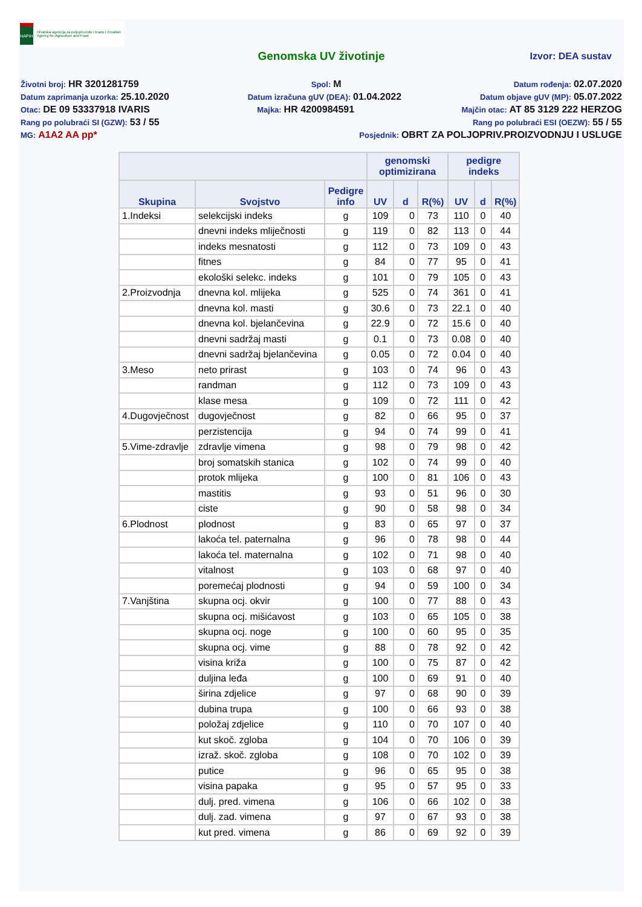HAPIH
Hrvatska agencija za poljoprivredu i hranu | Croatian Agency for Agriculture and Food
Genomska UV životinje Izvor: DEA sustav
Životni broj: HR 3201281759 Spol: M Datum rođenja: 02.07.2020
Datum zaprimanja uzorka: 25.10.2020 Datum izračuna gUV (DEA): 01.04.2022 Datum objave gUV (MP): 05.07.2022
Otac: DE 09 53337918 IVARIS Majka: HR 4200984591 Majčin otac: AT 85 3129 222 HERZOG
Rang po polubraći SI (GZW): 53 / 55 Rang po polubraći ESI (OEZW): 55 / 55
MG: A1A2 AA pp* Posjednik: OBRT ZA POLJOPRIV.PROIZVODNJU I USLUGE
| | | | genomski optimizirana | | | pedigre indeks | | |
| --- | --- | --- | --- | --- | --- | --- | --- | --- |
| Skupina | Svojstvo | Pedigre info | UV | d | R(%) | UV | d | R(%) |
| 1.Indeksi | selekcijski indeks | g | 109 | 0 | 73 | 110 | 0 | 40 |
| | dnevni indeks mliječnosti | g | 119 | 0 | 82 | 113 | 0 | 44 |
| | indeks mesnatosti | g | 112 | 0 | 73 | 109 | 0 | 43 |
| | fitnes | g | 84 | 0 | 77 | 95 | 0 | 41 |
| | ekološki selekc. indeks | g | 101 | 0 | 79 | 105 | 0 | 43 |
| 2.Proizvodnja | dnevna kol. mlijeka | g | 525 | 0 | 74 | 361 | 0 | 41 |
| | dnevna kol. masti | g | 30.6 | 0 | 73 | 22.1 | 0 | 40 |
| | dnevna kol. bjelančevina | g | 22.9 | 0 | 72 | 15.6 | 0 | 40 |
| | dnevni sadržaj masti | g | 0.1 | 0 | 73 | 0.08 | 0 | 40 |
| | dnevni sadržaj bjelančevina | g | 0.05 | 0 | 72 | 0.04 | 0 | 40 |
| 3.Meso | neto prirast | g | 103 | 0 | 74 | 96 | 0 | 43 |
| | randman | g | 112 | 0 | 73 | 109 | 0 | 43 |
| | klase mesa | g | 109 | 0 | 72 | 111 | 0 | 42 |
| 4.Dugovječnost | dugovječnost | g | 82 | 0 | 66 | 95 | 0 | 37 |
| | perzistencija | g | 94 | 0 | 74 | 99 | 0 | 41 |
| 5.Vime-zdravlje | zdravlje vimena | g | 98 | 0 | 79 | 98 | 0 | 42 |
| | broj somatskih stanica | g | 102 | 0 | 74 | 99 | 0 | 40 |
| | protok mlijeka | g | 100 | 0 | 81 | 106 | 0 | 43 |
| | mastitis | g | 93 | 0 | 51 | 96 | 0 | 30 |
| | ciste | g | 90 | 0 | 58 | 98 | 0 | 34 |
| 6.Plodnost | plodnost | g | 83 | 0 | 65 | 97 | 0 | 37 |
| | lakoća tel. paternalna | g | 96 | 0 | 78 | 98 | 0 | 44 |
| | lakoća tel. maternalna | g | 102 | 0 | 71 | 98 | 0 | 40 |
| | vitalnost | g | 103 | 0 | 68 | 97 | 0 | 40 |
| | poremećaj plodnosti | g | 94 | 0 | 59 | 100 | 0 | 34 |
| 7.Vanjština | skupna ocj. okvir | g | 100 | 0 | 77 | 88 | 0 | 43 |
| | skupna ocj. mišićavost | g | 103 | 0 | 65 | 105 | 0 | 38 |
| | skupna ocj. noge | g | 100 | 0 | 60 | 95 | 0 | 35 |
| | skupna ocj. vime | g | 88 | 0 | 78 | 92 | 0 | 42 |
| | visina križa | g | 100 | 0 | 75 | 87 | 0 | 42 |
| | duljina leđa | g | 100 | 0 | 69 | 91 | 0 | 40 |
| | širina zdjelice | g | 97 | 0 | 68 | 90 | 0 | 39 |
| | dubina trupa | g | 100 | 0 | 66 | 93 | 0 | 38 |
| | položaj zdjelice | g | 110 | 0 | 70 | 107 | 0 | 40 |
| | kut skoč. zgloba | g | 104 | 0 | 70 | 106 | 0 | 39 |
| | izraž. skoč. zgloba | g | 108 | 0 | 70 | 102 | 0 | 39 |
| | putice | g | 96 | 0 | 65 | 95 | 0 | 38 |
| | visina papaka | g | 95 | 0 | 57 | 95 | 0 | 33 |
| | dulj. pred. vimena | g | 106 | 0 | 66 | 102 | 0 | 38 |
| | dulj. zad. vimena | g | 97 | 0 | 67 | 93 | 0 | 38 |
| | kut pred. vimena | g | 86 | 0 | 69 | 92 | 0 | 39 |